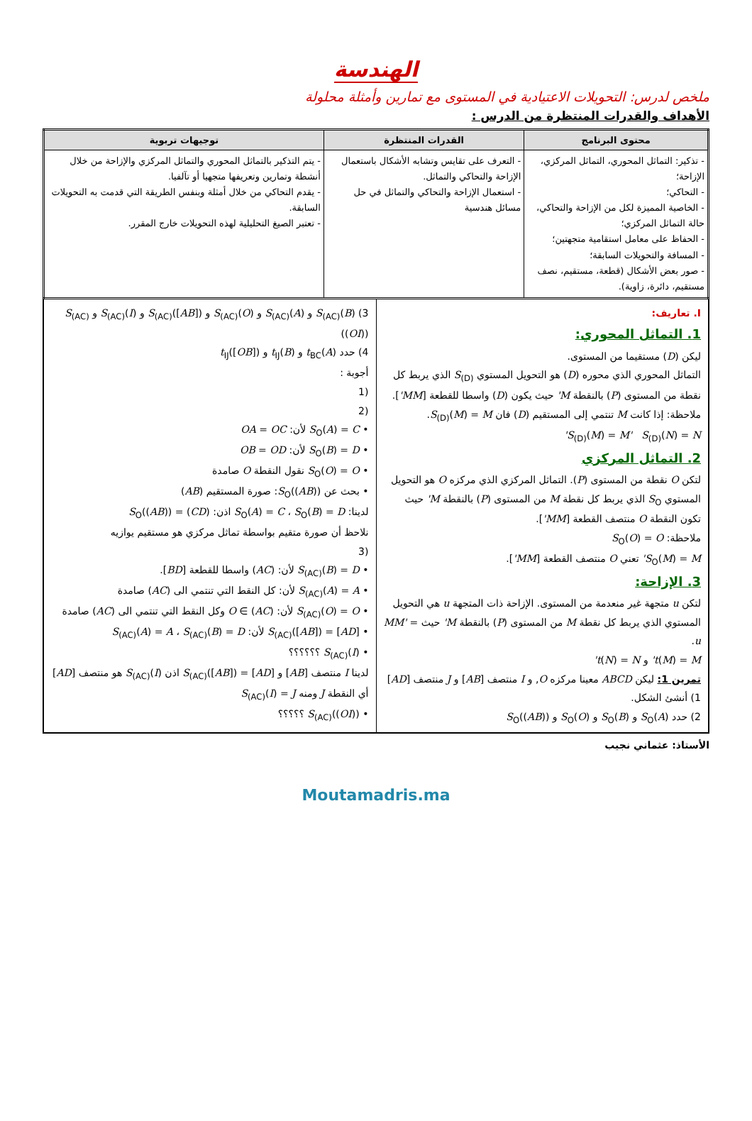الهندسة
ملخص لدرس: التحويلات الاعتيادية في المستوى مع تمارين وأمثلة محلولة
الأهداف والقدرات المنتظرة من الدرس :
| محتوى البرنامج | القدرات المنتظرة | توجيهات تربوية |
| --- | --- | --- |
| - تذكير: التماثل المحوري، التماثل المركزي، الإزاحة؛ - التحاكي؛ - الخاصية المميزة لكل من الإزاحة والتحاكي، حالة التماثل المركزي؛ - الحفاظ على معامل استقامية متجهتين؛ - المسافة والتحويلات السابقة؛ - صور بعض الأشكال (قطعة، مستقيم، نصف مستقيم، دائرة، زاوية). | - التعرف على تقايس وتشابه الأشكال باستعمال الإزاحة والتحاكي والتماثل. - استعمال الإزاحة والتحاكي والتماثل في حل مسائل هندسية | - يتم التذكير بالتماثل المحوري والتماثل المركزي والإزاحة من خلال أنشطة وتمارين وتعريفها متجهيا أو تآلفيا. - يقدم التحاكي من خلال أمثلة وبنفس الطريقة التي قدمت به التحويلات السابقة. - تعتبر الصيغ التحليلية لهذه التحويلات خارج المقرر. |
I. تعاريف:
1. التماثل المحوري:
ليكن (D) مستقيما من المستوى.
التماثل المحوري الذي محوره (D) هو التحويل المستوي S<sub>(D)</sub> الذي يربط كل نقطة من المستوى (P) بالنقطة M' حيث يكون (D) واسطا للقطعة [MM'].
ملاحظة: إذا كانت M تنتمي إلى المستقيم (D) فان S<sub>(D)</sub>(M) = M.
S<sub>(D)</sub>(M) = M' S<sub>(D)</sub>(N) = N'
2. التماثل المركزي
لتكن O نقطة من المستوى (P). التماثل المركزي الذي مركزه O هو التحويل المستوي S<sub>O</sub> الذي يربط كل نقطة M من المستوى (P) بالنقطة M' حيث تكون النقطة O منتصف القطعة [MM'].
ملاحظة: S<sub>O</sub>(O) = O
S<sub>O</sub>(M) = M' تعني O منتصف القطعة [MM'].
3. الإزاحة:
لتكن u متجهة غير منعدمة من المستوى. الإزاحة ذات المتجهة u هي التحويل المستوي الذي يربط كل نقطة M من المستوى (P) بالنقطة M' حيث MM' = u.
t(M) = M' و t(N) = N'
تمرين 1: ليكن ABCD معينا مركزه O, و I منتصف [AB] و J منتصف [AD]
1) أنشئ الشكل.
2) حدد S<sub>O</sub>(A) و S<sub>O</sub>(B) و S<sub>O</sub>(O) و S<sub>O</sub>((AB))
3) S<sub>(AC)</sub>(B) و S<sub>(AC)</sub>(A) و S<sub>(AC)</sub>(O) و S<sub>(AC)</sub>([AB]) و S<sub>(AC)</sub>(I) و S<sub>(AC)</sub>((OI))
4) حدد t<sub>BC</sub>(A) و t<sub>IJ</sub>(B) و t<sub>IJ</sub>([OB])
أجوبة :
(1
(2
• S<sub>O</sub>(A) = C لأن: OA = OC
• S<sub>O</sub>(B) = D لأن: OB = OD
• S<sub>O</sub>(O) = O نقول النقطة O صامدة
• بحث عن S<sub>O</sub>((AB)): صورة المستقيم (AB)
لدينا: S<sub>O</sub>(A) = C ، S<sub>O</sub>(B) = D اذن: S<sub>O</sub>((AB)) = (CD)
نلاحظ أن صورة متقيم بواسطة تماثل مركزي هو مستقيم يوازيه
(3
• S<sub>(AC)</sub>(B) = D لأن: (AC) واسطا للقطعة [BD].
• S<sub>(AC)</sub>(A) = A لأن: كل النقط التي تنتمي الى (AC) صامدة
• S<sub>(AC)</sub>(O) = O لأن: O ∈ (AC) وكل النقط التي تنتمي الى (AC) صامدة
• S<sub>(AC)</sub>([AB]) = [AD] لأن: S<sub>(AC)</sub>(A) = A ، S<sub>(AC)</sub>(B) = D
• S<sub>(AC)</sub>(I) ؟؟؟؟؟؟
لدينا I منتصف [AB] و S<sub>(AC)</sub>([AB]) = [AD] اذن S<sub>(AC)</sub>(I) هو منتصف [AD] أي النقطة J ومنه S<sub>(AC)</sub>(I) = J
• S<sub>(AC)</sub>((OI)) ؟؟؟؟؟
الأستاذ: عثماني نجيب
Moutamadris.ma